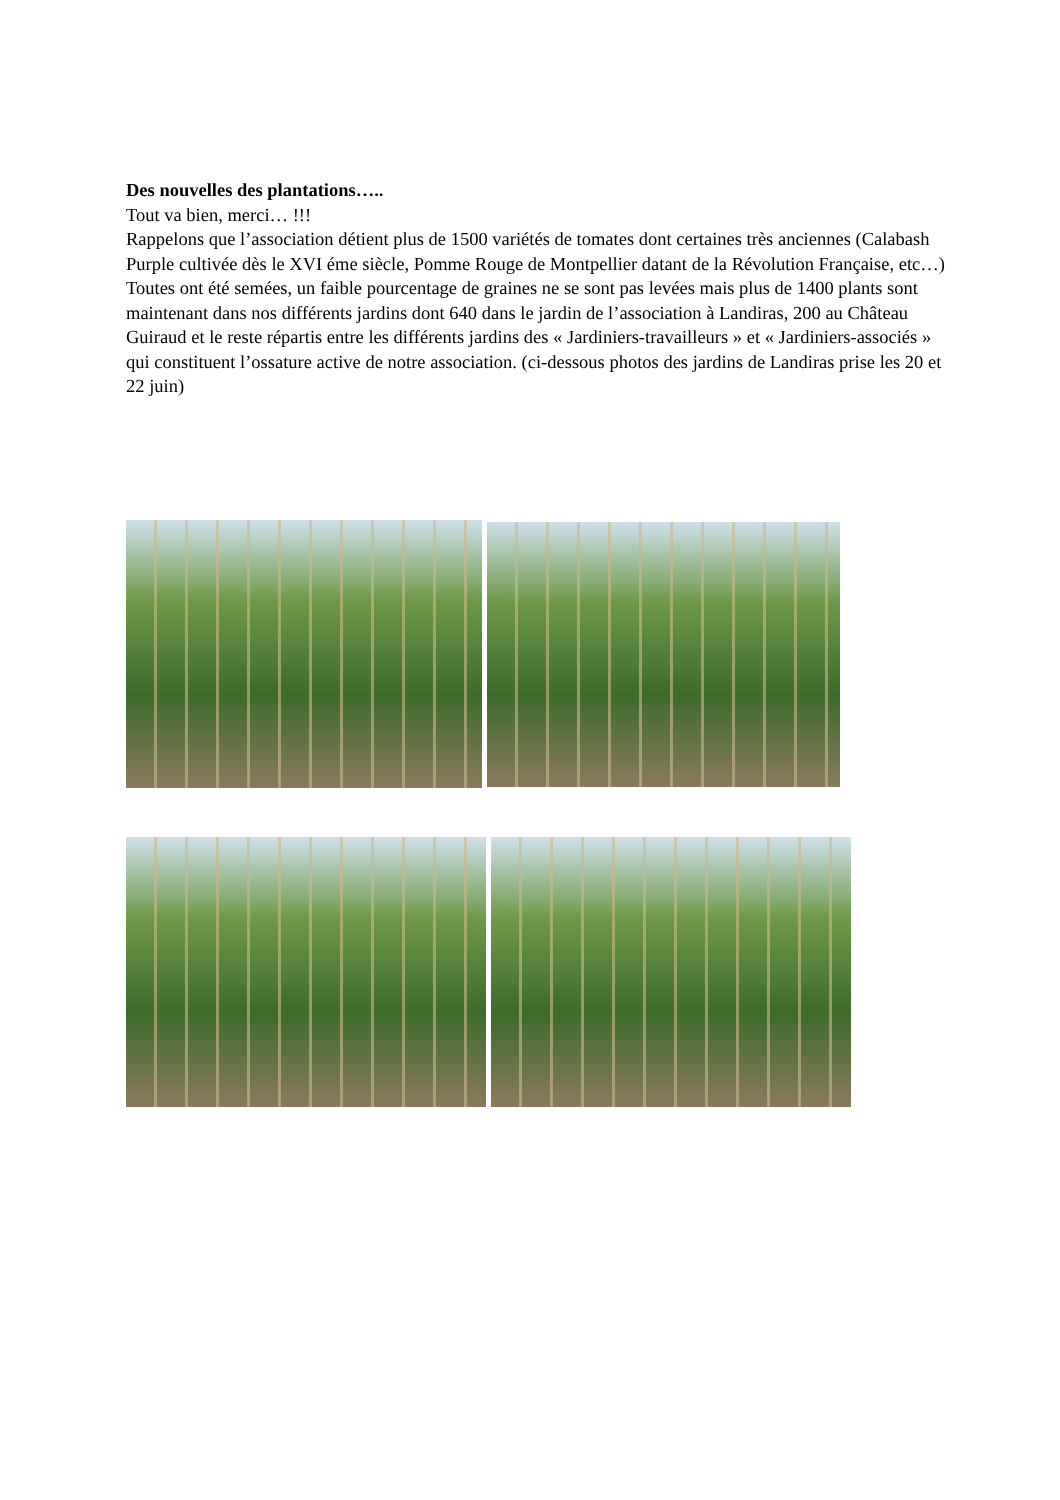Des nouvelles des plantations…..
Tout va bien, merci… !!!
Rappelons que l’association détient plus de 1500 variétés de tomates dont certaines très anciennes (Calabash Purple cultivée dès le XVI éme siècle, Pomme Rouge de Montpellier datant de la Révolution Française, etc…)
Toutes ont été semées, un faible pourcentage de graines ne se sont pas levées mais plus de 1400 plants sont maintenant dans nos différents jardins dont 640 dans le jardin de l’association à Landiras, 200 au Château Guiraud et le reste répartis entre les différents jardins des « Jardiniers-travailleurs » et « Jardiniers-associés » qui constituent l’ossature active de notre association. (ci-dessous photos des jardins de Landiras prise les 20 et 22 juin)